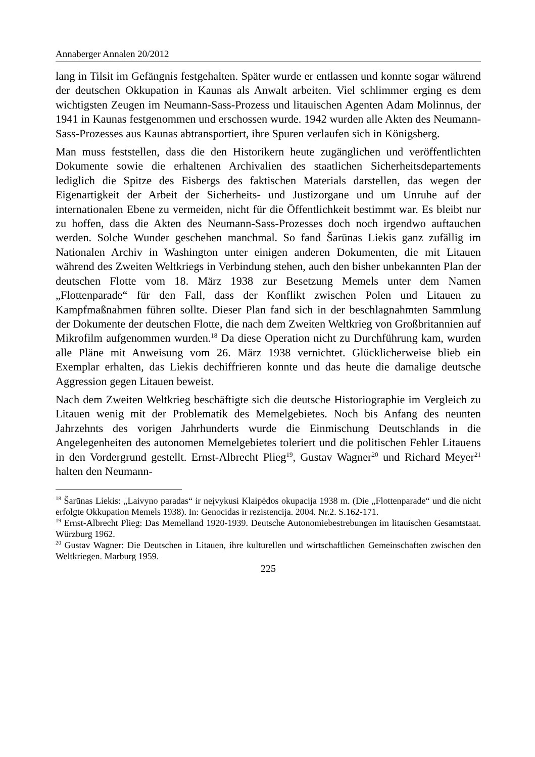Annaberger Annalen 20/2012
lang in Tilsit im Gefängnis festgehalten. Später wurde er entlassen und konnte sogar während der deutschen Okkupation in Kaunas als Anwalt arbeiten. Viel schlimmer erging es dem wichtigsten Zeugen im Neumann-Sass-Prozess und litauischen Agenten Adam Molinnus, der 1941 in Kaunas festgenommen und erschossen wurde. 1942 wurden alle Akten des Neumann-Sass-Prozesses aus Kaunas abtransportiert, ihre Spuren verlaufen sich in Königsberg.
Man muss feststellen, dass die den Historikern heute zugänglichen und veröffentlichten Dokumente sowie die erhaltenen Archivalien des staatlichen Sicherheitsdepartements lediglich die Spitze des Eisbergs des faktischen Materials darstellen, das wegen der Eigenartigkeit der Arbeit der Sicherheits- und Justizorgane und um Unruhe auf der internationalen Ebene zu vermeiden, nicht für die Öffentlichkeit bestimmt war. Es bleibt nur zu hoffen, dass die Akten des Neumann-Sass-Prozesses doch noch irgendwo auftauchen werden. Solche Wunder geschehen manchmal. So fand Šarūnas Liekis ganz zufällig im Nationalen Archiv in Washington unter einigen anderen Dokumenten, die mit Litauen während des Zweiten Weltkriegs in Verbindung stehen, auch den bisher unbekannten Plan der deutschen Flotte vom 18. März 1938 zur Besetzung Memels unter dem Namen „Flottenparade“ für den Fall, dass der Konflikt zwischen Polen und Litauen zu Kampfmaßnahmen führen sollte. Dieser Plan fand sich in der beschlagnahmten Sammlung der Dokumente der deutschen Flotte, die nach dem Zweiten Weltkrieg von Großbritannien auf Mikrofilm aufgenommen wurden.<sup>18</sup> Da diese Operation nicht zu Durchführung kam, wurden alle Pläne mit Anweisung vom 26. März 1938 vernichtet. Glücklicherweise blieb ein Exemplar erhalten, das Liekis dechiffrieren konnte und das heute die damalige deutsche Aggression gegen Litauen beweist.
Nach dem Zweiten Weltkrieg beschäftigte sich die deutsche Historiographie im Vergleich zu Litauen wenig mit der Problematik des Memelgebietes. Noch bis Anfang des neunten Jahrzehnts des vorigen Jahrhunderts wurde die Einmischung Deutschlands in die Angelegenheiten des autonomen Memelgebietes toleriert und die politischen Fehler Litauens in den Vordergrund gestellt. Ernst-Albrecht Plieg<sup>19</sup>, Gustav Wagner<sup>20</sup> und Richard Meyer<sup>21</sup> halten den Neumann-
<sup>18</sup> Šarūnas Liekis: „Laivyno paradas“ ir neįvykusi Klaipėdos okupacija 1938 m. (Die „Flottenparade“ und die nicht erfolgte Okkupation Memels 1938). In: Genocidas ir rezistencija. 2004. Nr.2. S.162-171.
<sup>19</sup> Ernst-Albrecht Plieg: Das Memelland 1920-1939. Deutsche Autonomiebestrebungen im litauischen Gesamtstaat. Würzburg 1962.
<sup>20</sup> Gustav Wagner: Die Deutschen in Litauen, ihre kulturellen und wirtschaftlichen Gemeinschaften zwischen den Weltkriegen. Marburg 1959.
225